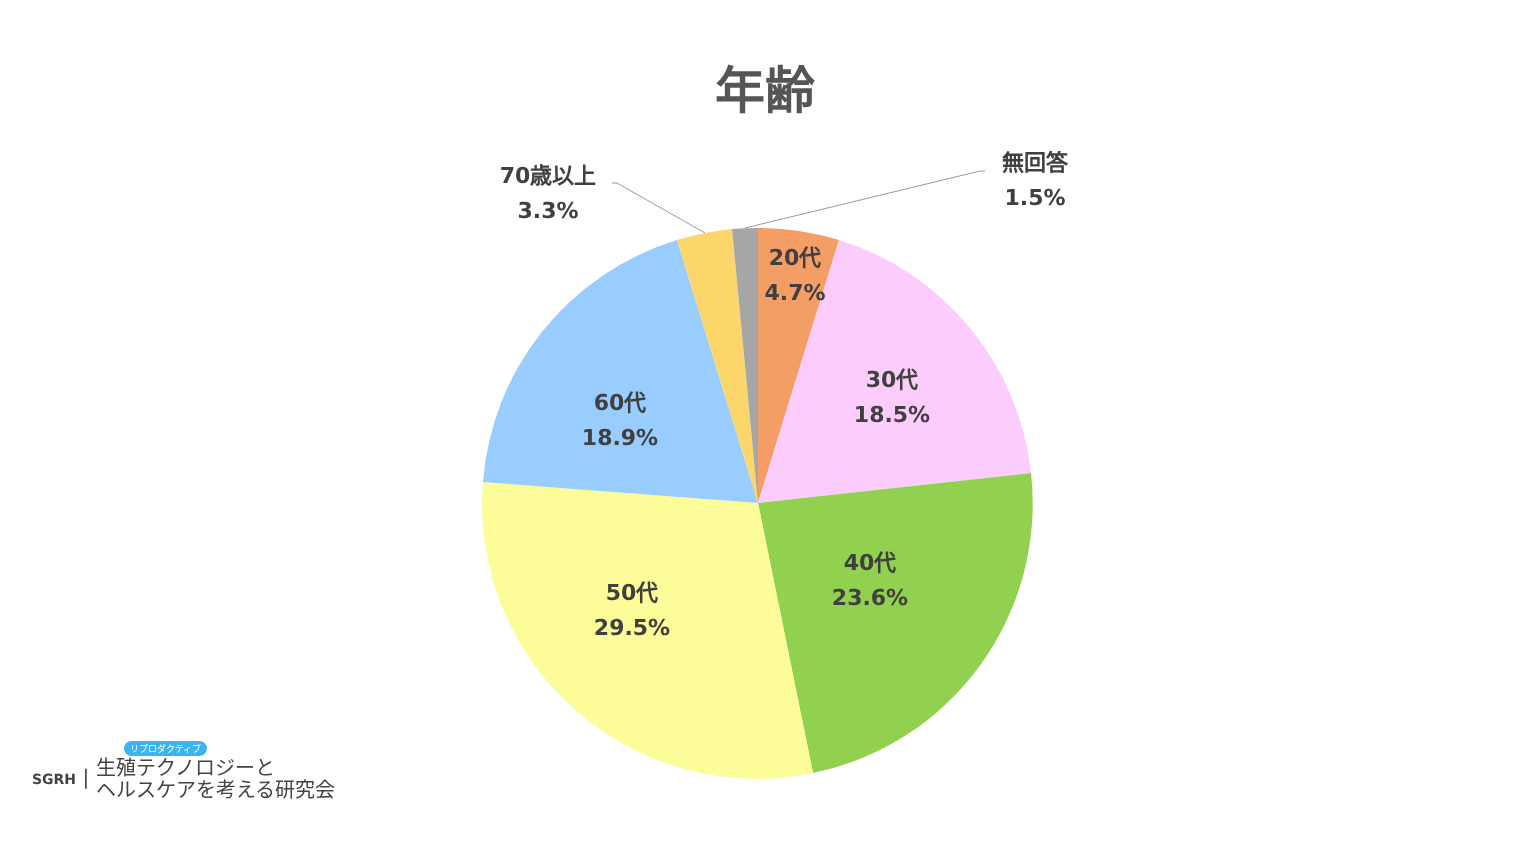年齢
70歳以上
3.3%
無回答
1.5%
20代
4.7%
30代
18.5%
40代
23.6%
50代
29.5%
60代
18.9%
リプロダクティブ
SGRH | 生殖テクノロジーと
ヘルスケアを考える研究会